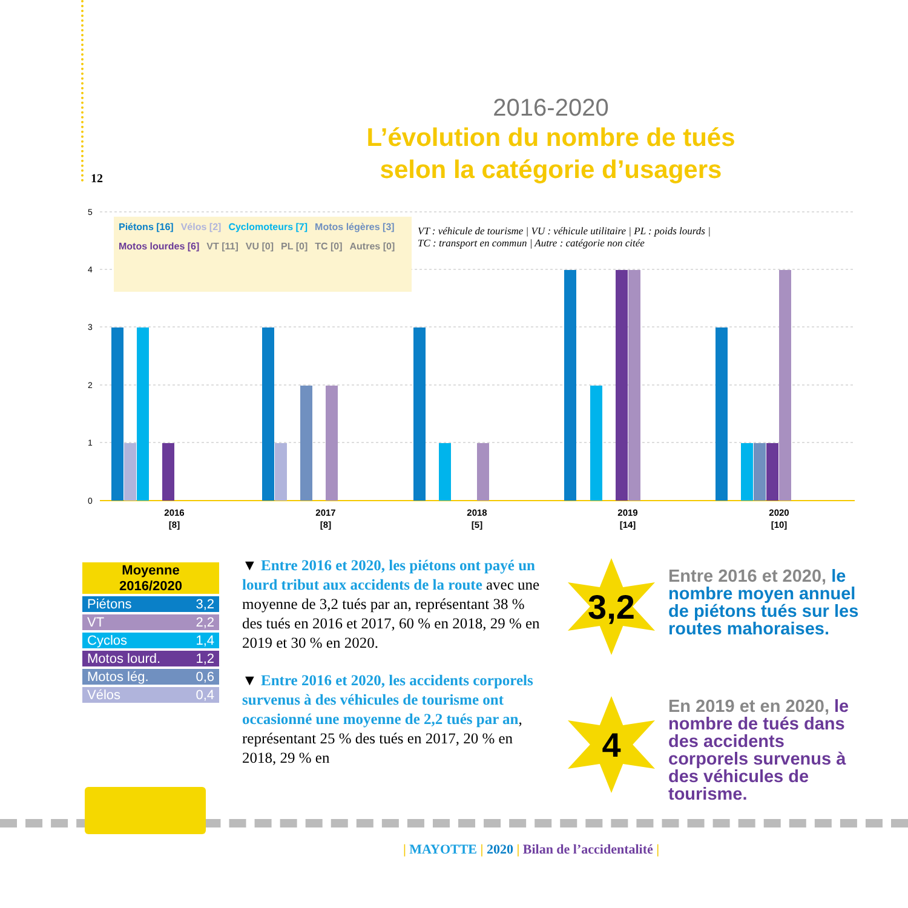12
2016-2020
L’évolution du nombre de tués
selon la catégorie d’usagers
5
4
3
2
1
0
2016
[8]
2017
[8]
2018
[5]
2019
[14]
2020
[10]
Piétons [16] Vélos [2] Cyclomoteurs [7] Motos légères [3]
Motos lourdes [6] VT [11] VU [0] PL [0] TC [0] Autres [0]
VT : véhicule de tourisme | VU : véhicule utilitaire | PL : poids lourds | TC : transport en commun | Autre : catégorie non citée
| Moyenne 2016/2020 | |
| --- | --- |
| Piétons | 3,2 |
| VT | 2,2 |
| Cyclos | 1,4 |
| Motos lourd. | 1,2 |
| Motos lég. | 0,6 |
| Vélos | 0,4 |
▼ Entre 2016 et 2020, les piétons ont payé un lourd tribut aux accidents de la route avec une moyenne de 3,2 tués par an, représentant 38 % des tués en 2016 et 2017, 60 % en 2018, 29 % en 2019 et 30 % en 2020.
▼ Entre 2016 et 2020, les accidents corporels survenus à des véhicules de tourisme ont occasionné une moyenne de 2,2 tués par an, représentant 25 % des tués en 2017, 20 % en 2018, 29 % en
3,2
Entre 2016 et 2020, le nombre moyen annuel de piétons tués sur les routes mahoraises.
4
En 2019 et en 2020, le nombre de tués dans des accidents corporels survenus à des véhicules de tourisme.
| MAYOTTE | 2020 | Bilan de l’accidentalité |